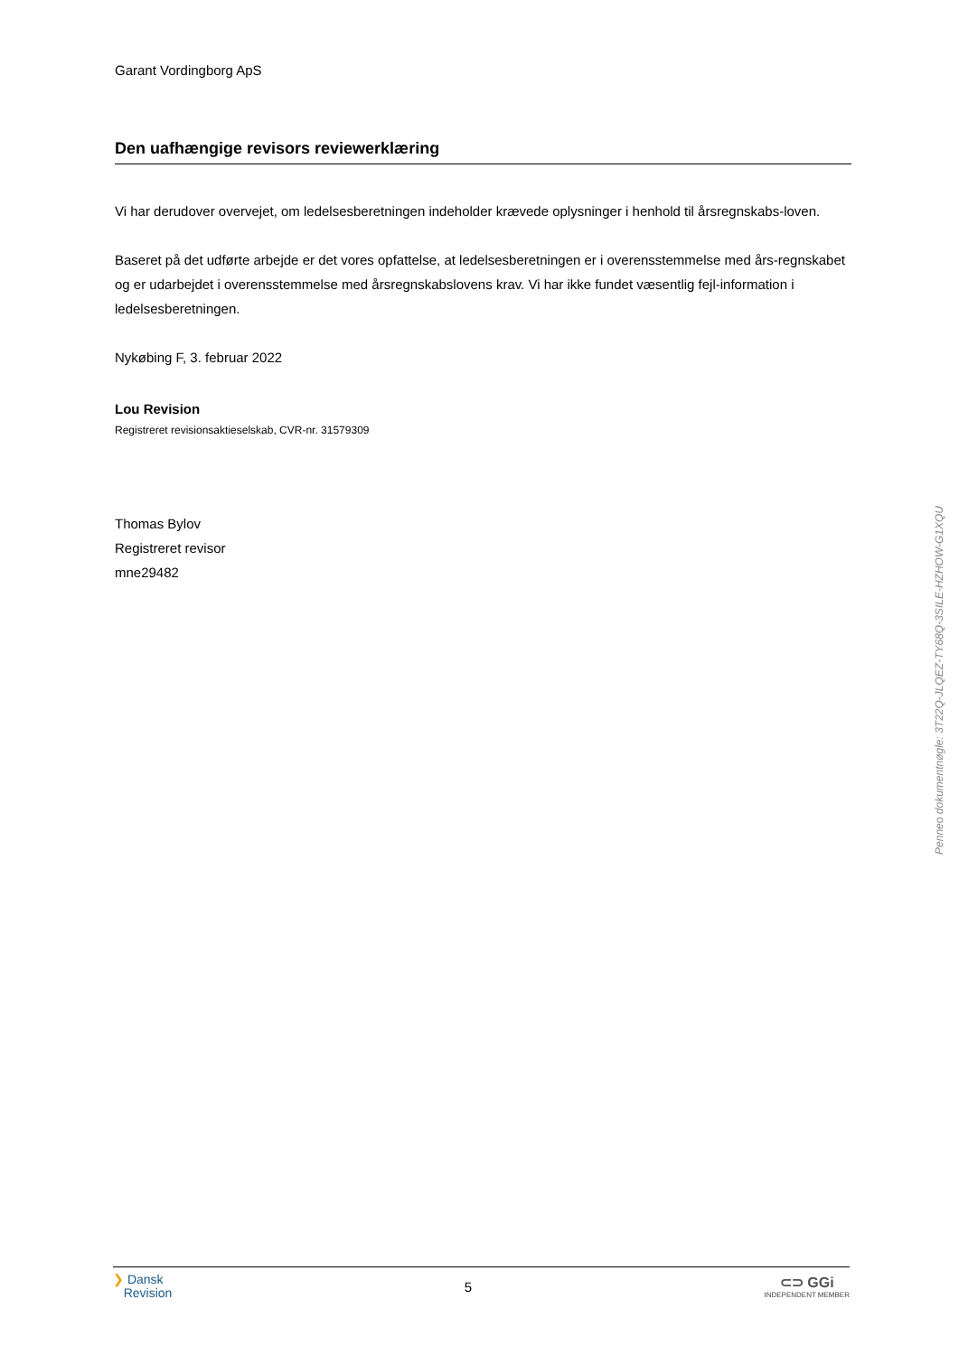Garant Vordingborg ApS
Den uafhængige revisors reviewerklæring
Vi har derudover overvejet, om ledelsesberetningen indeholder krævede oplysninger i henhold til årsregnskabs-loven.
Baseret på det udførte arbejde er det vores opfattelse, at ledelsesberetningen er i overensstemmelse med års-regnskabet og er udarbejdet i overensstemmelse med årsregnskabslovens krav. Vi har ikke fundet væsentlig fejl-information i ledelsesberetningen.
Nykøbing F, 3. februar 2022
Lou Revision
Registreret revisionsaktieselskab, CVR-nr. 31579309
Thomas Bylov
Registreret revisor
mne29482
Penneo dokumentnøgle: 3T22Q-JLQEZ-TY68Q-3SILE-HZHOW-G1XQU
❯ Dansk
Revision
5
⊂⊃ GGi
INDEPENDENT MEMBER